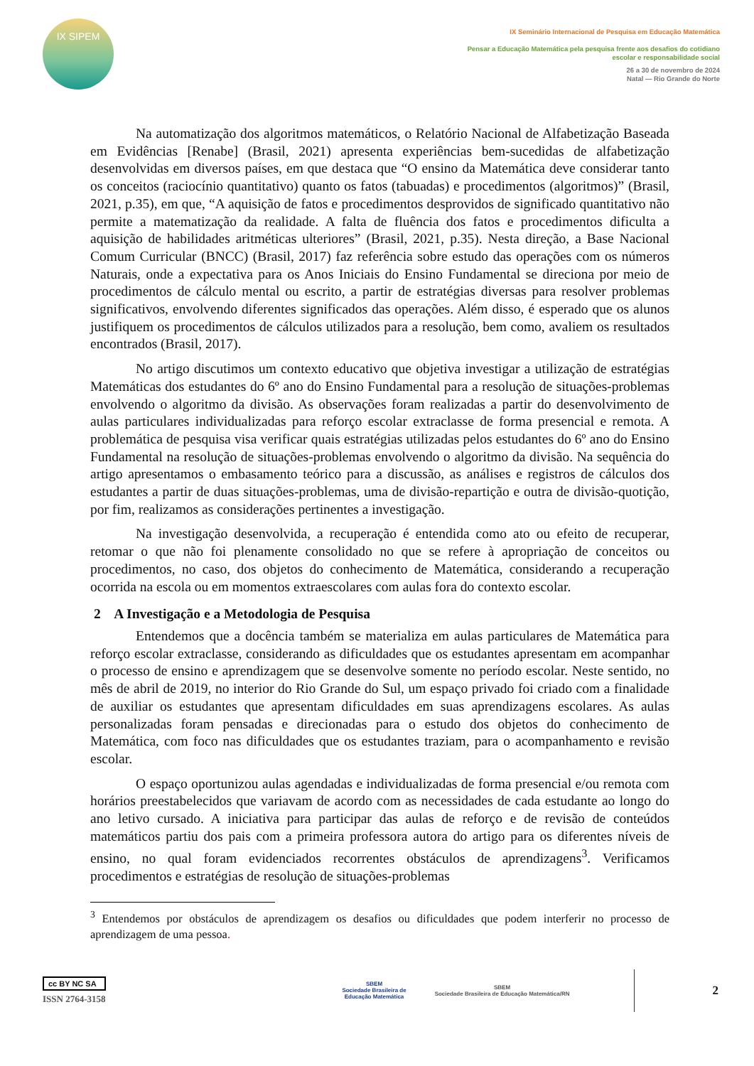IX SIPEM
IX Seminário Internacional de Pesquisa em Educação Matemática
Pensar a Educação Matemática pela pesquisa frente aos desafios do cotidiano
escolar e responsabilidade social
26 a 30 de novembro de 2024
Natal — Rio Grande do Norte
Na automatização dos algoritmos matemáticos, o Relatório Nacional de Alfabetização Baseada em Evidências [Renabe] (Brasil, 2021) apresenta experiências bem-sucedidas de alfabetização desenvolvidas em diversos países, em que destaca que “O ensino da Matemática deve considerar tanto os conceitos (raciocínio quantitativo) quanto os fatos (tabuadas) e procedimentos (algoritmos)” (Brasil, 2021, p.35), em que, “A aquisição de fatos e procedimentos desprovidos de significado quantitativo não permite a matematização da realidade. A falta de fluência dos fatos e procedimentos dificulta a aquisição de habilidades aritméticas ulteriores” (Brasil, 2021, p.35). Nesta direção, a Base Nacional Comum Curricular (BNCC) (Brasil, 2017) faz referência sobre estudo das operações com os números Naturais, onde a expectativa para os Anos Iniciais do Ensino Fundamental se direciona por meio de procedimentos de cálculo mental ou escrito, a partir de estratégias diversas para resolver problemas significativos, envolvendo diferentes significados das operações. Além disso, é esperado que os alunos justifiquem os procedimentos de cálculos utilizados para a resolução, bem como, avaliem os resultados encontrados (Brasil, 2017).
No artigo discutimos um contexto educativo que objetiva investigar a utilização de estratégias Matemáticas dos estudantes do 6º ano do Ensino Fundamental para a resolução de situações-problemas envolvendo o algoritmo da divisão. As observações foram realizadas a partir do desenvolvimento de aulas particulares individualizadas para reforço escolar extraclasse de forma presencial e remota. A problemática de pesquisa visa verificar quais estratégias utilizadas pelos estudantes do 6º ano do Ensino Fundamental na resolução de situações-problemas envolvendo o algoritmo da divisão. Na sequência do artigo apresentamos o embasamento teórico para a discussão, as análises e registros de cálculos dos estudantes a partir de duas situações-problemas, uma de divisão-repartição e outra de divisão-quotição, por fim, realizamos as considerações pertinentes a investigação.
Na investigação desenvolvida, a recuperação é entendida como ato ou efeito de recuperar, retomar o que não foi plenamente consolidado no que se refere à apropriação de conceitos ou procedimentos, no caso, dos objetos do conhecimento de Matemática, considerando a recuperação ocorrida na escola ou em momentos extraescolares com aulas fora do contexto escolar.
2 A Investigação e a Metodologia de Pesquisa
Entendemos que a docência também se materializa em aulas particulares de Matemática para reforço escolar extraclasse, considerando as dificuldades que os estudantes apresentam em acompanhar o processo de ensino e aprendizagem que se desenvolve somente no período escolar. Neste sentido, no mês de abril de 2019, no interior do Rio Grande do Sul, um espaço privado foi criado com a finalidade de auxiliar os estudantes que apresentam dificuldades em suas aprendizagens escolares. As aulas personalizadas foram pensadas e direcionadas para o estudo dos objetos do conhecimento de Matemática, com foco nas dificuldades que os estudantes traziam, para o acompanhamento e revisão escolar.
O espaço oportunizou aulas agendadas e individualizadas de forma presencial e/ou remota com horários preestabelecidos que variavam de acordo com as necessidades de cada estudante ao longo do ano letivo cursado. A iniciativa para participar das aulas de reforço e de revisão de conteúdos matemáticos partiu dos pais com a primeira professora autora do artigo para os diferentes níveis de ensino, no qual foram evidenciados recorrentes obstáculos de aprendizagens<sup>3</sup>. Verificamos procedimentos e estratégias de resolução de situações-problemas
<sup>3</sup> Entendemos por obstáculos de aprendizagem os desafios ou dificuldades que podem interferir no processo de aprendizagem de uma pessoa.
cc BY NC SA
ISSN 2764-3158
SBEM
Sociedade Brasileira de
Educação Matemática
SBEM
Sociedade Brasileira de Educação Matemática/RN
2